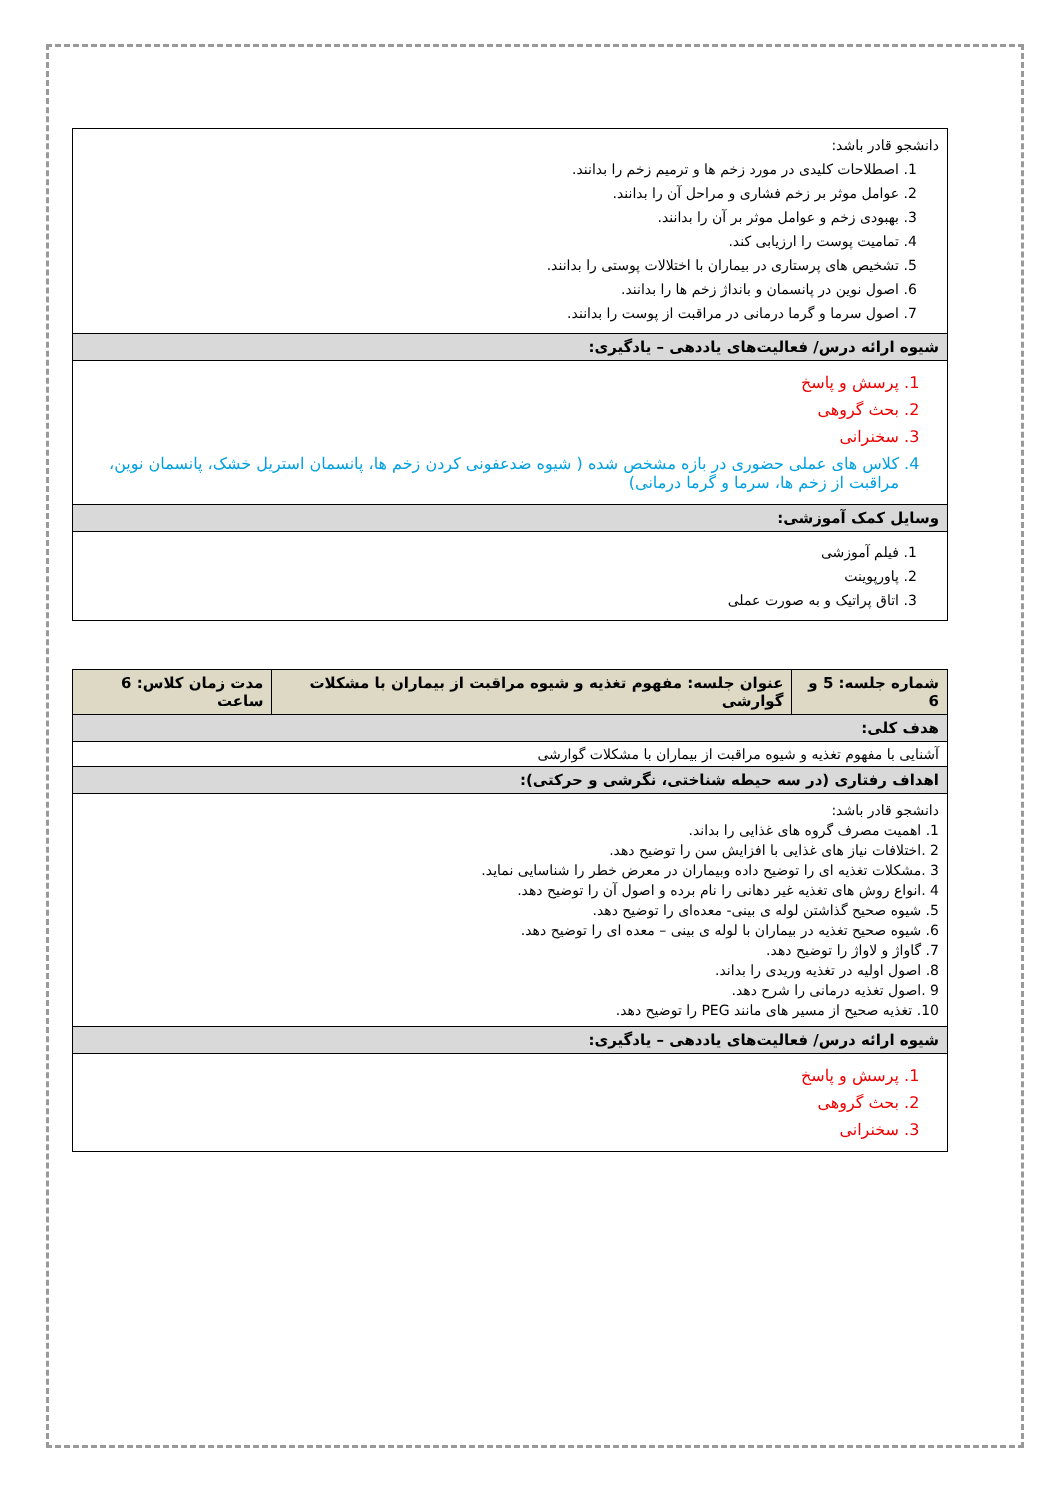| دانشجو قادر باشد: 1. اصطلاحات کلیدی در مورد زخم ها و ترمیم زخم را بدانند. 2. عوامل موثر بر زخم فشاری و مراحل آن را بدانند. 3. بهبودی زخم و عوامل موثر بر آن را بدانند. 4. تمامیت پوست را ارزیابی کند. 5. تشخیص های پرستاری در بیماران با اختلالات پوستی را بدانند. 6. اصول نوین در پانسمان و بانداژ زخم ها را بدانند. 7. اصول سرما و گرما درمانی در مراقبت از پوست را بدانند. |
| شیوه ارائه درس/ فعالیت‌های یاددهی – یادگیری: |
| 1. پرسش و پاسخ 2. بحث گروهی 3. سخنرانی 4. کلاس های عملی حضوری در بازه مشخص شده ( شیوه ضدعفونی کردن زخم ها، پانسمان استریل خشک، پانسمان نوین، مراقبت از زخم ها، سرما و گرما درمانی) |
| وسایل کمک آموزشی: |
| 1. فیلم آموزشی 2. پاورپوینت 3. اتاق پراتیک و به صورت عملی |
| شماره جلسه: 5 و 6 | عنوان جلسه: مفهوم تغذیه و شیوه مراقبت از بیماران با مشکلات گوارشی | مدت زمان کلاس: 6 ساعت |
| هدف کلی: | | |
| آشنایی با مفهوم تغذیه و شیوه مراقبت از بیماران با مشکلات گوارشی | | |
| اهداف رفتاری (در سه حیطه شناختی، نگرشی و حرکتی): | | |
| دانشجو قادر باشد: 1. اهمیت مصرف گروه های غذایی را بداند. 2 .اختلافات نیاز های غذایی با افزایش سن را توضیح دهد. 3 .مشکلات تغذیه ای را توضیح داده وبیماران در معرض خطر را شناسایی نماید. 4 .انواع روش های تغذیه غیر دهانی را نام برده و اصول آن را توضیح دهد. 5. شیوه صحیح گذاشتن لوله ی بینی- معده‌ای را توضیح دهد. 6. شیوه صحیح تغذیه در بیماران با لوله ی بینی – معده ای را توضیح دهد. 7. گاواژ و لاواژ را توضیح دهد. 8. اصول اولیه در تغذیه وریدی را بداند. 9 .اصول تغذیه درمانی را شرح دهد. 10. تغذیه صحیح از مسیر های مانند PEG را توضیح دهد. | | |
| شیوه ارائه درس/ فعالیت‌های یاددهی – یادگیری: | | |
| 1. پرسش و پاسخ 2. بحث گروهی 3. سخنرانی | | |